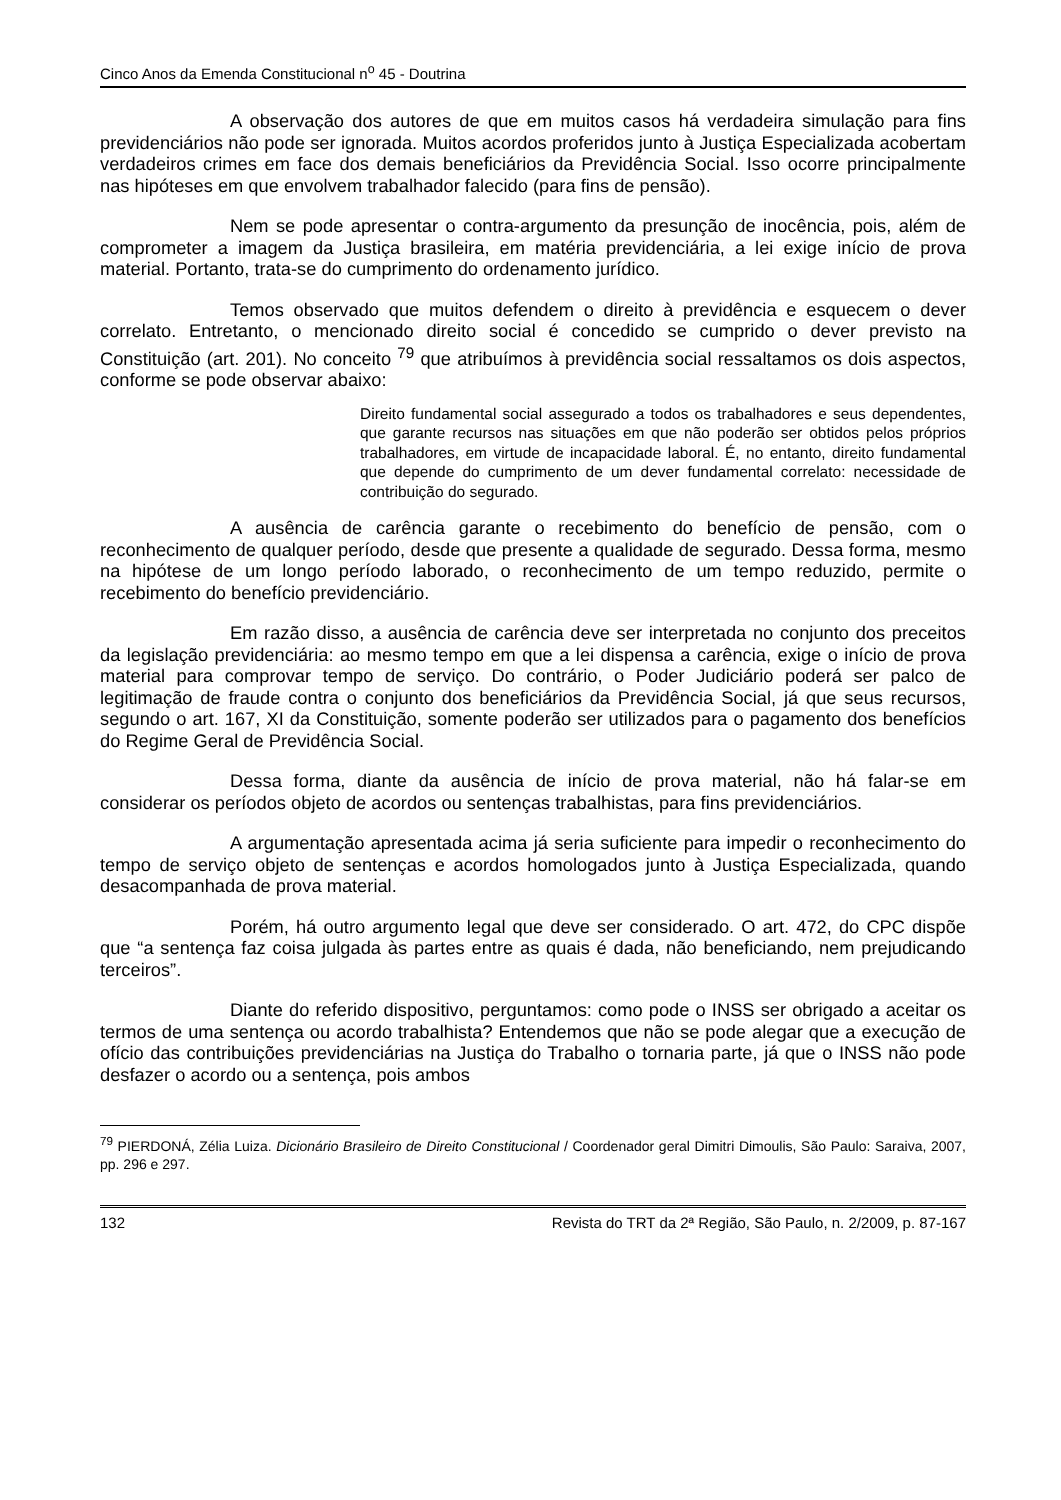Cinco Anos da Emenda Constitucional n<sup>o</sup> 45 - Doutrina
A observação dos autores de que em muitos casos há verdadeira simulação para fins previdenciários não pode ser ignorada. Muitos acordos proferidos junto à Justiça Especializada acobertam verdadeiros crimes em face dos demais beneficiários da Previdência Social. Isso ocorre principalmente nas hipóteses em que envolvem trabalhador falecido (para fins de pensão).
Nem se pode apresentar o contra-argumento da presunção de inocência, pois, além de comprometer a imagem da Justiça brasileira, em matéria previdenciária, a lei exige início de prova material. Portanto, trata-se do cumprimento do ordenamento jurídico.
Temos observado que muitos defendem o direito à previdência e esquecem o dever correlato. Entretanto, o mencionado direito social é concedido se cumprido o dever previsto na Constituição (art. 201). No conceito <sup>79</sup> que atribuímos à previdência social ressaltamos os dois aspectos, conforme se pode observar abaixo:
Direito fundamental social assegurado a todos os trabalhadores e seus dependentes, que garante recursos nas situações em que não poderão ser obtidos pelos próprios trabalhadores, em virtude de incapacidade laboral. É, no entanto, direito fundamental que depende do cumprimento de um dever fundamental correlato: necessidade de contribuição do segurado.
A ausência de carência garante o recebimento do benefício de pensão, com o reconhecimento de qualquer período, desde que presente a qualidade de segurado. Dessa forma, mesmo na hipótese de um longo período laborado, o reconhecimento de um tempo reduzido, permite o recebimento do benefício previdenciário.
Em razão disso, a ausência de carência deve ser interpretada no conjunto dos preceitos da legislação previdenciária: ao mesmo tempo em que a lei dispensa a carência, exige o início de prova material para comprovar tempo de serviço. Do contrário, o Poder Judiciário poderá ser palco de legitimação de fraude contra o conjunto dos beneficiários da Previdência Social, já que seus recursos, segundo o art. 167, XI da Constituição, somente poderão ser utilizados para o pagamento dos benefícios do Regime Geral de Previdência Social.
Dessa forma, diante da ausência de início de prova material, não há falar-se em considerar os períodos objeto de acordos ou sentenças trabalhistas, para fins previdenciários.
A argumentação apresentada acima já seria suficiente para impedir o reconhecimento do tempo de serviço objeto de sentenças e acordos homologados junto à Justiça Especializada, quando desacompanhada de prova material.
Porém, há outro argumento legal que deve ser considerado. O art. 472, do CPC dispõe que “a sentença faz coisa julgada às partes entre as quais é dada, não beneficiando, nem prejudicando terceiros”.
Diante do referido dispositivo, perguntamos: como pode o INSS ser obrigado a aceitar os termos de uma sentença ou acordo trabalhista? Entendemos que não se pode alegar que a execução de ofício das contribuições previdenciárias na Justiça do Trabalho o tornaria parte, já que o INSS não pode desfazer o acordo ou a sentença, pois ambos
<sup>79</sup> PIERDONÁ, Zélia Luiza. Dicionário Brasileiro de Direito Constitucional / Coordenador geral Dimitri Dimoulis, São Paulo: Saraiva, 2007, pp. 296 e 297.
132 Revista do TRT da 2ª Região, São Paulo, n. 2/2009, p. 87-167